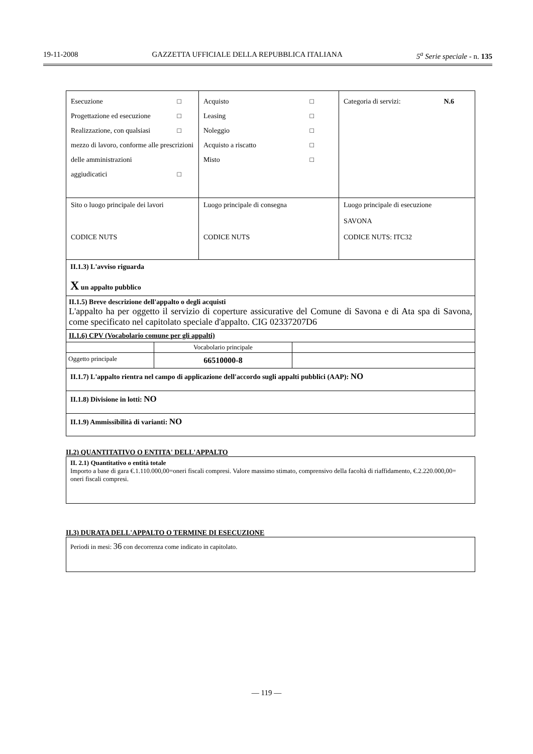19-11-2008 GAZZETTA UFFICIALE DELLA REPUBBLICA ITALIANA 5<sup>a</sup> Serie speciale - n. 135
| Esecuzione □ Progettazione ed esecuzione □ Realizzazione, con qualsiasi □ mezzo di lavoro, conforme alle prescrizioni delle amministrazioni aggiudicatici □ | Acquisto □ Leasing □ Noleggio □ Acquisto a riscatto □ Misto □ | Categoria di servizi: N.6 |
| Sito o luogo principale dei lavori CODICE NUTS | Luogo principale di consegna CODICE NUTS | Luogo principale di esecuzione SAVONA CODICE NUTS: ITC32 |
II.1.3) L'avviso riguarda
X un appalto pubblico
II.1.5) Breve descrizione dell'appalto o degli acquisti
L'appalto ha per oggetto il servizio di coperture assicurative del Comune di Savona e di Ata spa di Savona, come specificato nel capitolato speciale d'appalto. CIG 02337207D6
II.1.6) CPV (Vocabolario comune per gli appalti)
| | Vocabolario principale | |
| Oggetto principale | 66510000-8 | |
II.1.7) L'appalto rientra nel campo di applicazione dell'accordo sugli appalti pubblici (AAP): NO
II.1.8) Divisione in lotti: NO
II.1.9) Ammissibilità di varianti: NO
II.2) QUANTITATIVO O ENTITA' DELL'APPALTO
II. 2.1) Quantitativo o entità totale
Importo a base di gara €.1.110.000,00=oneri fiscali compresi. Valore massimo stimato, comprensivo della facoltà di riaffidamento, €.2.220.000,00= oneri fiscali compresi.
II.3) DURATA DELL'APPALTO O TERMINE DI ESECUZIONE
Periodi in mesi: 36 con decorrenza come indicato in capitolato.
— 119 —